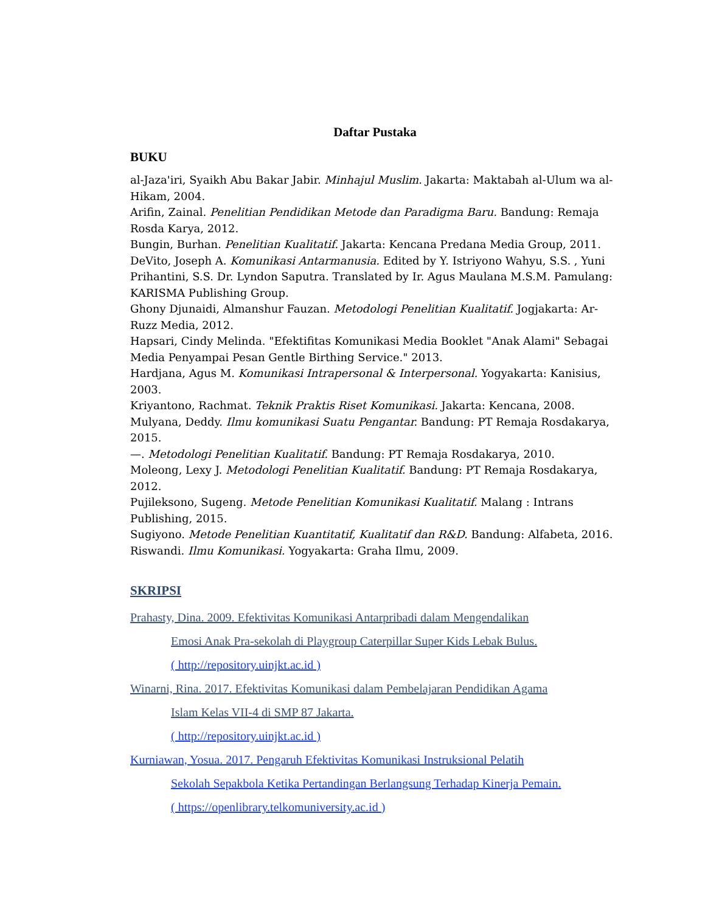Daftar Pustaka
BUKU
al-Jaza'iri, Syaikh Abu Bakar Jabir. Minhajul Muslim. Jakarta: Maktabah al-Ulum wa al-Hikam, 2004.
Arifin, Zainal. Penelitian Pendidikan Metode dan Paradigma Baru. Bandung: Remaja Rosda Karya, 2012.
Bungin, Burhan. Penelitian Kualitatif. Jakarta: Kencana Predana Media Group, 2011.
DeVito, Joseph A. Komunikasi Antarmanusia. Edited by Y. Istriyono Wahyu, S.S. , Yuni Prihantini, S.S. Dr. Lyndon Saputra. Translated by Ir. Agus Maulana M.S.M. Pamulang: KARISMA Publishing Group.
Ghony Djunaidi, Almanshur Fauzan. Metodologi Penelitian Kualitatif. Jogjakarta: Ar-Ruzz Media, 2012.
Hapsari, Cindy Melinda. "Efektifitas Komunikasi Media Booklet "Anak Alami" Sebagai Media Penyampai Pesan Gentle Birthing Service." 2013.
Hardjana, Agus M. Komunikasi Intrapersonal & Interpersonal. Yogyakarta: Kanisius, 2003.
Kriyantono, Rachmat. Teknik Praktis Riset Komunikasi. Jakarta: Kencana, 2008.
Mulyana, Deddy. Ilmu komunikasi Suatu Pengantar. Bandung: PT Remaja Rosdakarya, 2015.
—. Metodologi Penelitian Kualitatif. Bandung: PT Remaja Rosdakarya, 2010.
Moleong, Lexy J. Metodologi Penelitian Kualitatif. Bandung: PT Remaja Rosdakarya, 2012.
Pujileksono, Sugeng. Metode Penelitian Komunikasi Kualitatif. Malang : Intrans Publishing, 2015.
Sugiyono. Metode Penelitian Kuantitatif, Kualitatif dan R&D. Bandung: Alfabeta, 2016.
Riswandi. Ilmu Komunikasi. Yogyakarta: Graha Ilmu, 2009.
SKRIPSI
Prahasty, Dina. 2009. Efektivitas Komunikasi Antarpribadi dalam Mengendalikan
Emosi Anak Pra-sekolah di Playgroup Caterpillar Super Kids Lebak Bulus.
( http://repository.uinjkt.ac.id )
Winarni, Rina. 2017. Efektivitas Komunikasi dalam Pembelajaran Pendidikan Agama
Islam Kelas VII-4 di SMP 87 Jakarta.
( http://repository.uinjkt.ac.id )
Kurniawan, Yosua. 2017. Pengaruh Efektivitas Komunikasi Instruksional Pelatih
Sekolah Sepakbola Ketika Pertandingan Berlangsung Terhadap Kinerja Pemain.
( https://openlibrary.telkomuniversity.ac.id )